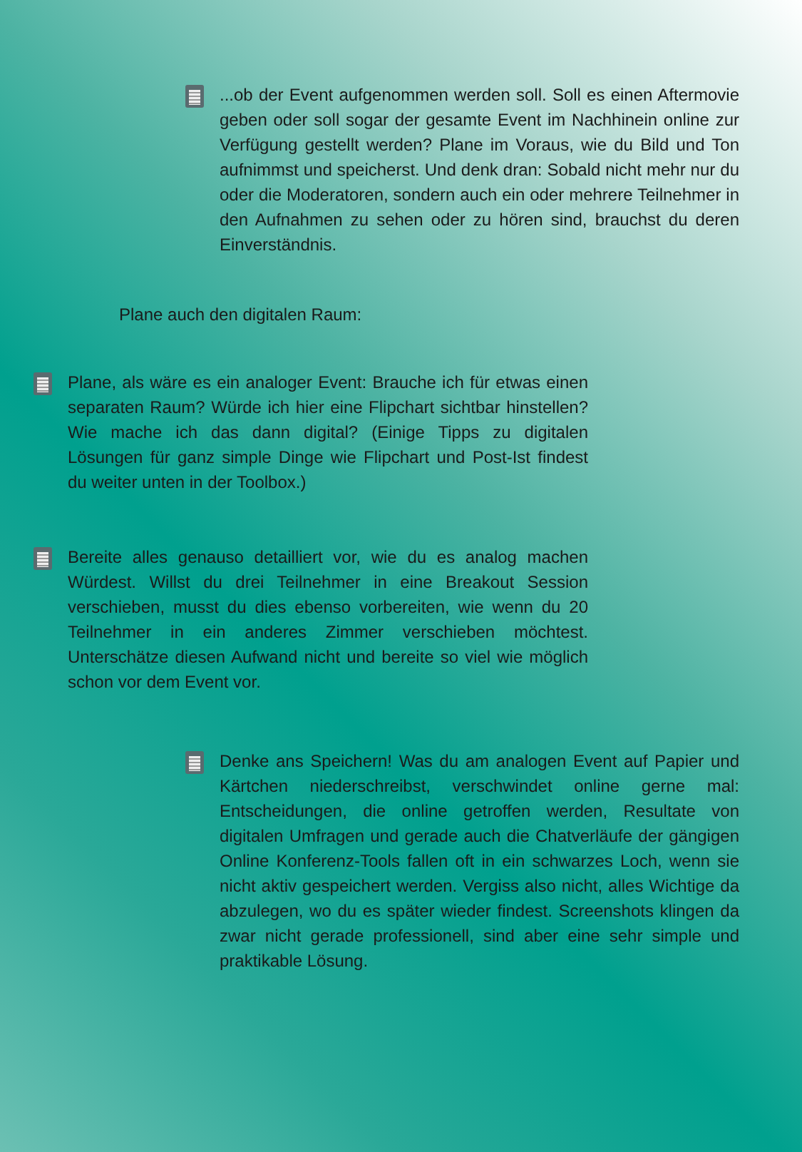...ob der Event aufgenommen werden soll. Soll es einen Aftermovie geben oder soll sogar der gesamte Event im Nachhinein online zur Verfügung gestellt werden? Plane im Voraus, wie du Bild und Ton aufnimmst und speicherst. Und denk dran: Sobald nicht mehr nur du oder die Moderatoren, sondern auch ein oder mehrere Teilnehmer in den Aufnahmen zu sehen oder zu hören sind, brauchst du deren Einverständnis.
Plane auch den digitalen Raum:
Plane, als wäre es ein analoger Event: Brauche ich für etwas einen separaten Raum? Würde ich hier eine Flipchart sichtbar hinstellen? Wie mache ich das dann digital? (Einige Tipps zu digitalen Lösungen für ganz simple Dinge wie Flipchart und Post-Ist findest du weiter unten in der Toolbox.)
Bereite alles genauso detailliert vor, wie du es analog machen Würdest. Willst du drei Teilnehmer in eine Breakout Session verschieben, musst du dies ebenso vorbereiten, wie wenn du 20 Teilnehmer in ein anderes Zimmer verschieben möchtest. Unterschätze diesen Aufwand nicht und bereite so viel wie möglich schon vor dem Event vor.
Denke ans Speichern! Was du am analogen Event auf Papier und Kärtchen niederschreibst, verschwindet online gerne mal: Entscheidungen, die online getroffen werden, Resultate von digitalen Umfragen und gerade auch die Chatverläufe der gängigen Online Konferenz-Tools fallen oft in ein schwarzes Loch, wenn sie nicht aktiv gespeichert werden. Vergiss also nicht, alles Wichtige da abzulegen, wo du es später wieder findest. Screenshots klingen da zwar nicht gerade professionell, sind aber eine sehr simple und praktikable Lösung.